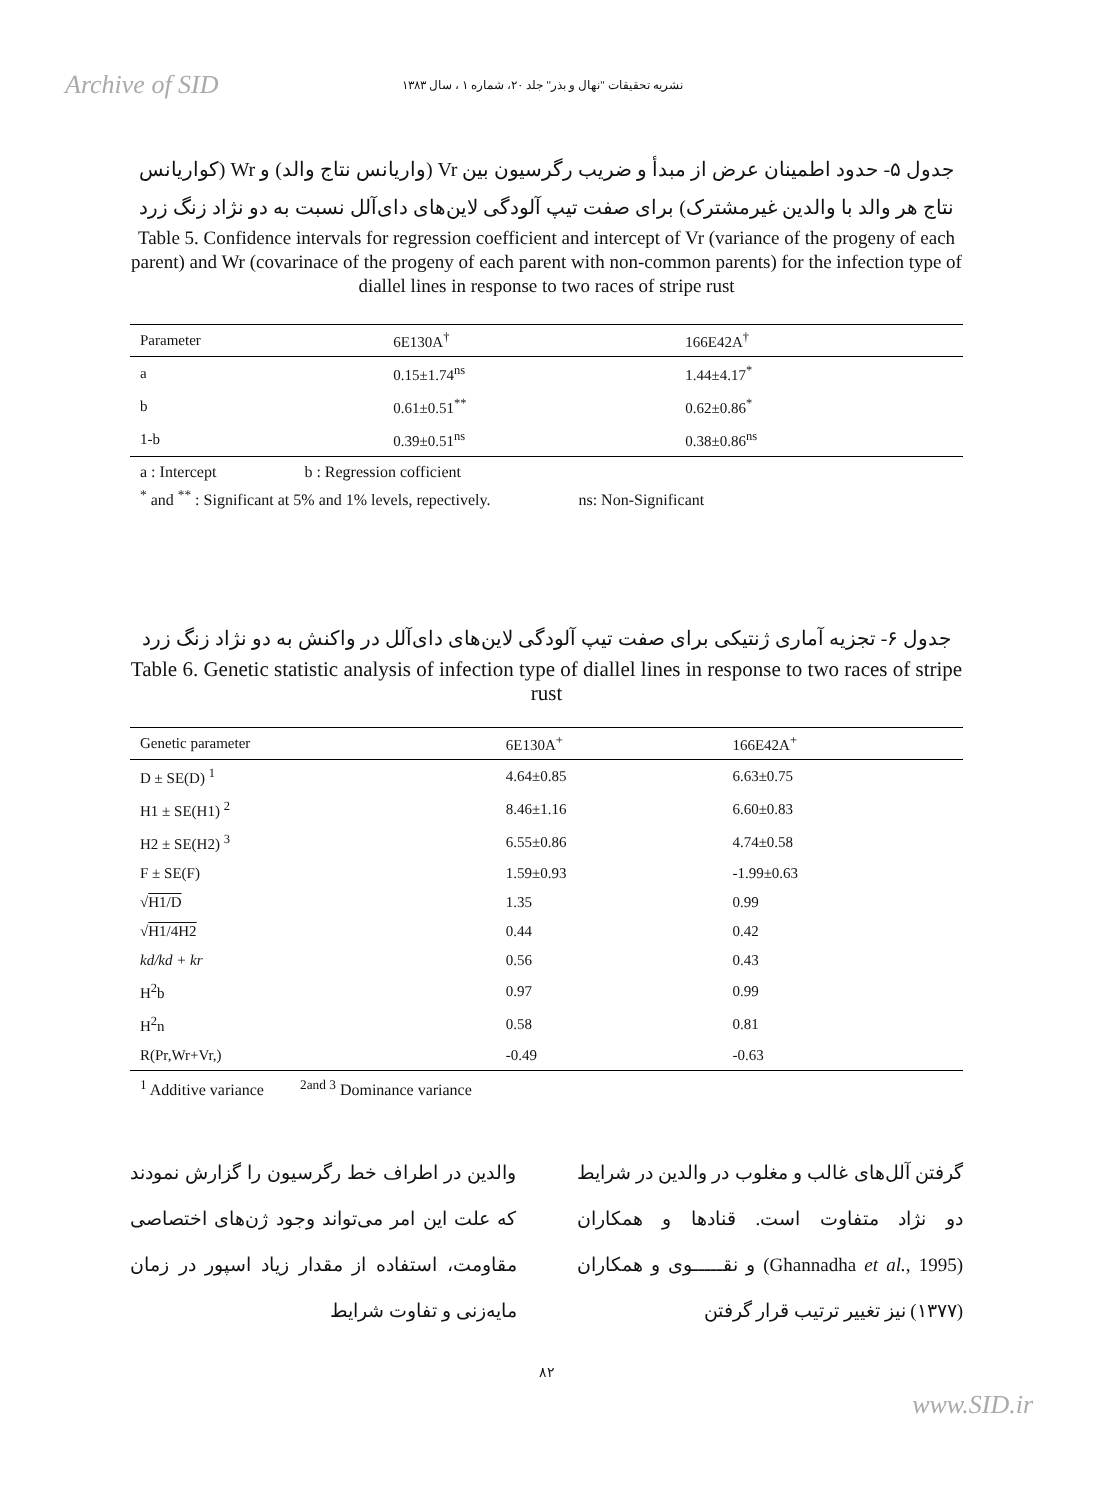Archive of SID نشریه تحقیقات "نهال و بذر" جلد ۲۰، شماره ۱ ، سال ۱۳۸۳
جدول ۵- حدود اطمینان عرض از مبدأ و ضریب رگرسیون بین Vr (واریانس نتاج والد) و Wr (کواریانس نتاج هر والد با والدین غیرمشترک) برای صفت تیپ آلودگی لاین‌های دای‌آلل نسبت به دو نژاد زنگ زرد
Table 5. Confidence intervals for regression coefficient and intercept of Vr (variance of the progeny of each parent) and Wr (covarinace of the progeny of each parent with non-common parents) for the infection type of diallel lines in response to two races of stripe rust
| Parameter | 6E130A<sup>†</sup> | 166E42A<sup>†</sup> |
| --- | --- | --- |
| a | 0.15±1.74<sup>ns</sup> | 1.44±4.17<sup>*</sup> |
| b | 0.61±0.51<sup>**</sup> | 0.62±0.86<sup>*</sup> |
| 1-b | 0.39±0.51<sup>ns</sup> | 0.38±0.86<sup>ns</sup> |
a : Intercept b : Regression cofficient
<sup>*</sup> and <sup>**</sup> : Significant at 5% and 1% levels, repectively. ns: Non-Significant
جدول ۶- تجزیه آماری ژنتیکی برای صفت تیپ آلودگی لاین‌های دای‌آلل در واکنش به دو نژاد زنگ زرد
Table 6. Genetic statistic analysis of infection type of diallel lines in response to two races of stripe rust
| Genetic parameter | 6E130A<sup>+</sup> | 166E42A<sup>+</sup> |
| --- | --- | --- |
| D ± SE(D) <sup>1</sup> | 4.64±0.85 | 6.63±0.75 |
| H1 ± SE(H1) <sup>2</sup> | 8.46±1.16 | 6.60±0.83 |
| H2 ± SE(H2) <sup>3</sup> | 6.55±0.86 | 4.74±0.58 |
| F ± SE(F) | 1.59±0.93 | -1.99±0.63 |
| √ H1/D | 1.35 | 0.99 |
| √ H1/4H2 | 0.44 | 0.42 |
| kd/kd + kr | 0.56 | 0.43 |
| H<sup>2</sup>b | 0.97 | 0.99 |
| H<sup>2</sup>n | 0.58 | 0.81 |
| R(Pr,Wr+Vr,) | -0.49 | -0.63 |
<sup>1</sup> Additive variance <sup>2and 3</sup> Dominance variance
گرفتن آلل‌های غالب و مغلوب در والدین در شرایط دو نژاد متفاوت است. قنادها و همکاران (Ghannadha et al., 1995) و نقـــــوی و همکاران (۱۳۷۷) نیز تغییر ترتیب قرار گرفتن
والدین در اطراف خط رگرسیون را گزارش نمودند که علت این امر می‌تواند وجود ژن‌های اختصاصی مقاومت، استفاده از مقدار زیاد اسپور در زمان مایه‌زنی و تفاوت شرایط
۸۲
www.SID.ir